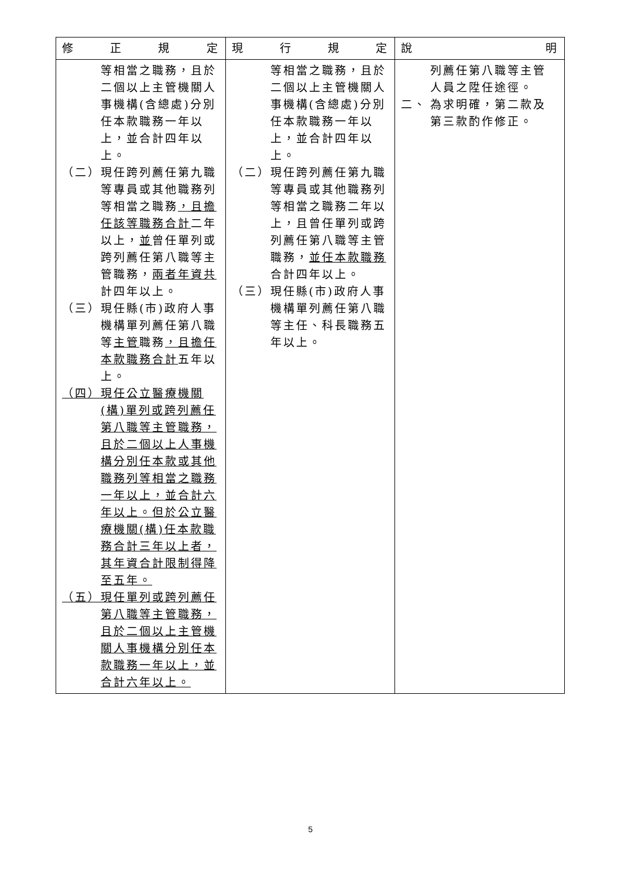| 修 正 規 定 | 現 行 規 定 | 說 明 |
| --- | --- | --- |
| 等相當之職務，且於二個以上主管機關人事機構(含總處)分別任本款職務一年以上，並合計四年以上。 （二） 現任跨列薦任第九職等專員或其他職務列等相當之職務 ，且擔任該等職務合計 二年以上， 並 曾任單列或跨列薦任第八職等主管職務， 兩者年資共 計四年以上。 （三） 現任縣(市)政府人事機構單列薦任第八職等 主管 職務 ，且擔任本款職務合計 五年以上。 （四） 現任公立醫療機關(構)單列或跨列薦任第八職等主管職務，且於二個以上人事機構分別任本款或其他職務列等相當之職務一年以上，並合計六年以上。但於公立醫療機關(構)任本款職務合計三年以上者，其年資合計限制得降至五年。 （五） 現任單列或跨列薦任第八職等主管職務，且於二個以上主管機關人事機構分別任本款職務一年以上，並合計六年以上。 | 等相當之職務，且於二個以上主管機關人事機構(含總處)分別任本款職務一年以上，並合計四年以上。 （二） 現任跨列薦任第九職等專員或其他職務列等相當之職務二年以上，且曾任單列或跨列薦任第八職等主管職務， 並任本款職務 合計四年以上。 （三） 現任縣(市)政府人事機構單列薦任第八職等主任、科長職務五年以上。 | 列薦任第八職等主管人員之陞任途徑。 二、 為求明確，第二款及第三款酌作修正。 |
5